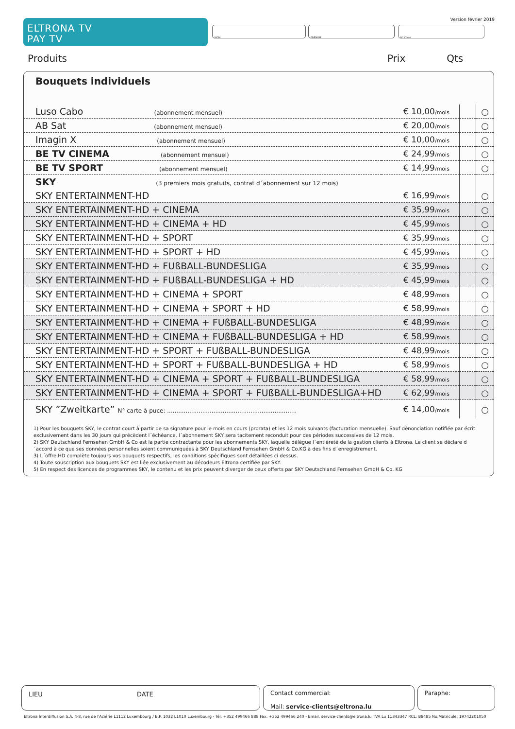ELTRONA TV
PAY TV
Version février 2019
NOM PRÉNOM N° Client
Produits Prix Qts
Bouquets individuels
| Luso Cabo (abonnement mensuel) | € 10,00 /mois | | ○ |
| AB Sat (abonnement mensuel) | € 20,00 /mois | | ○ |
| Imagin X (abonnement mensuel) | € 10,00 /mois | | ○ |
| BE TV CINEMA (abonnement mensuel) | € 24,99 /mois | | ○ |
| BE TV SPORT (abonnement mensuel) | € 14,99 /mois | | ○ |
| SKY (3 premiers mois gratuits, contrat d´abonnement sur 12 mois) | | | |
| SKY ENTERTAINMENT-HD | € 16,99 /mois | | ○ |
| SKY ENTERTAINMENT-HD + CINEMA | € 35,99 /mois | | ○ |
| SKY ENTERTAINMENT-HD + CINEMA + HD | € 45,99 /mois | | ○ |
| SKY ENTERTAINMENT-HD + SPORT | € 35,99 /mois | | ○ |
| SKY ENTERTAINMENT-HD + SPORT + HD | € 45,99 /mois | | ○ |
| SKY ENTERTAINMENT-HD + FUßBALL-BUNDESLIGA | € 35,99 /mois | | ○ |
| SKY ENTERTAINMENT-HD + FUßBALL-BUNDESLIGA + HD | € 45,99 /mois | | ○ |
| SKY ENTERTAINMENT-HD + CINEMA + SPORT | € 48,99 /mois | | ○ |
| SKY ENTERTAINMENT-HD + CINEMA + SPORT + HD | € 58,99 /mois | | ○ |
| SKY ENTERTAINMENT-HD + CINEMA + FUßBALL-BUNDESLIGA | € 48,99 /mois | | ○ |
| SKY ENTERTAINMENT-HD + CINEMA + FUßBALL-BUNDESLIGA + HD | € 58,99 /mois | | ○ |
| SKY ENTERTAINMENT-HD + SPORT + FUßBALL-BUNDESLIGA | € 48,99 /mois | | ○ |
| SKY ENTERTAINMENT-HD + SPORT + FUßBALL-BUNDESLIGA + HD | € 58,99 /mois | | ○ |
| SKY ENTERTAINMENT-HD + CINEMA + SPORT + FUßBALL-BUNDESLIGA | € 58,99 /mois | | ○ |
| SKY ENTERTAINMENT-HD + CINEMA + SPORT + FUßBALL-BUNDESLIGA+HD | € 62,99 /mois | | ○ |
| SKY ”Zweitkarte” N° carte à puce: ...................................................................... | € 14,00 /mois | | ○ |
1) Pour les bouquets SKY, le contrat court à partir de sa signature pour le mois en cours (prorata) et les 12 mois suivants (facturation mensuelle). Sauf dénonciation notifiée par écrit exclusivement dans les 30 jours qui précèdent l´échéance, l´abonnement SKY sera tacitement reconduit pour des périodes successives de 12 mois.
2) SKY Deutschland Fernsehen GmbH & Co est la partie contractante pour les abonnements SKY, laquelle délègue l´entièreté de la gestion clients à Eltrona. Le client se déclare d´accord à ce que ses données personnelles soient communiquées à SKY Deutschland Fernsehen GmbH & Co.KG à des fins d´enregistrement.
3) L´offre HD complète toujours vos bouquets respectifs, les conditions spécifiques sont détaillées ci dessus.
4) Toute souscription aux bouquets SKY est liée exclusivement au décodeurs Eltrona certifiée par SKY.
5) En respect des licences de programmes SKY, le contenu et les prix peuvent diverger de ceux offerts par SKY Deutschland Fernsehen GmbH & Co. KG
LIEU DATE
Contact commercial:
Mail: service-clients@eltrona.lu
Paraphe:
Eltrona Interdiffusion S.A. 4-8, rue de l'Aciérie L1112 Luxembourg / B.P. 1032 L1010 Luxembourg - Tél. +352 499466 888 Fax. +352 499466 240 - Email. service-clients@eltrona.lu TVA Lu 11343347 RCL: B8485 No.Matricule: 19742201050